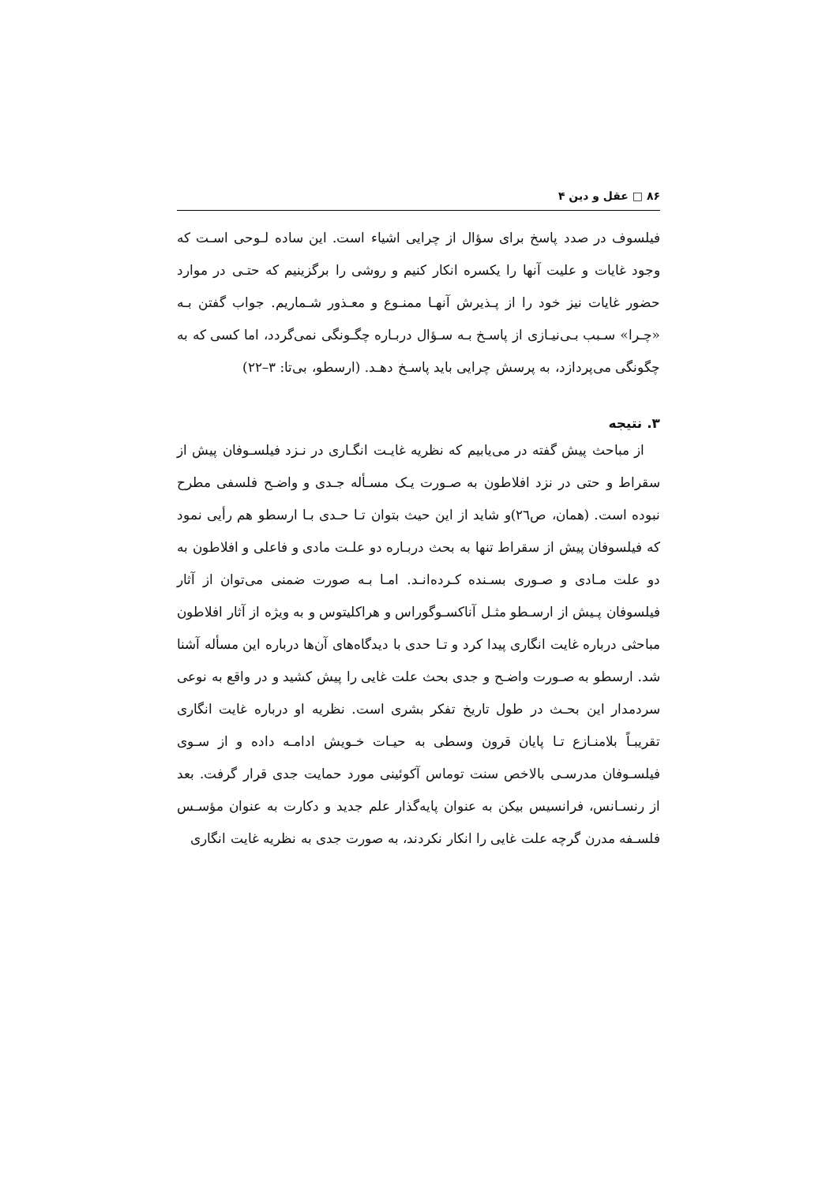۸۶ □ عقل و دین ۴
فیلسوف در صدد پاسخ برای سؤال از چرایی اشیاء است. این ساده لـوحی اسـت که وجود غایات و علیت آنها را یکسره انکار کنیم و روشی را برگزینیم که حتـی در موارد حضور غایات نیز خود را از پـذیرش آنهـا ممنـوع و معـذور شـماریم. جواب گفتن بـه «چـرا» سـبب بـی‌نیـازی از پاسـخ بـه سـؤال دربـاره چگـونگی نمی‌گردد، اما کسی که به چگونگی می‌پردازد، به پرسش چرایی باید پاسـخ دهـد. (ارسطو، بی‌تا: ۳–۲۲)
۳. نتیجه
از مباحث پیش گفته در می‌یابیم که نظریه غایـت انگـاری در نـزد فیلسـوفان پیش از سقراط و حتی در نزد افلاطون به صـورت یـک مسـأله جـدی و واضـح فلسفی مطرح نبوده است. (همان، ص٢٦)و شاید از این حیث بتوان تـا حـدی بـا ارسطو هم رأیی نمود که فیلسوفان پیش از سقراط تنها به بحث دربـاره دو علـت مادی و فاعلی و افلاطون به دو علت مـادی و صـوری بسـنده کـرده‌انـد. امـا بـه صورت ضمنی می‌توان از آثار فیلسوفان پـیش از ارسـطو مثـل آناکسـوگوراس و هراکلیتوس و به ویژه از آثار افلاطون مباحثی درباره غایت انگاری پیدا کرد و تـا حدی با دیدگاه‌های آن‌ها درباره این مسأله آشنا شد. ارسطو به صـورت واضـح و جدی بحث علت غایی را پیش کشید و در واقع به نوعی سردمدار این بحـث در طول تاریخ تفکر بشری است. نظریه او درباره غایت انگاری تقریبـاً بلامنـازع تـا پایان قرون وسطی به حیـات خـویش ادامـه داده و از سـوی فیلسـوفان مدرسـی بالاخص سنت توماس آکوئینی مورد حمایت جدی قرار گرفت. بعد از رنسـانس، فرانسیس بیکن به عنوان پایه‌گذار علم جدید و دکارت به عنوان مؤسـس فلسـفه مدرن گرچه علت غایی را انکار نکردند، به صورت جدی به نظریه غایت انگاری